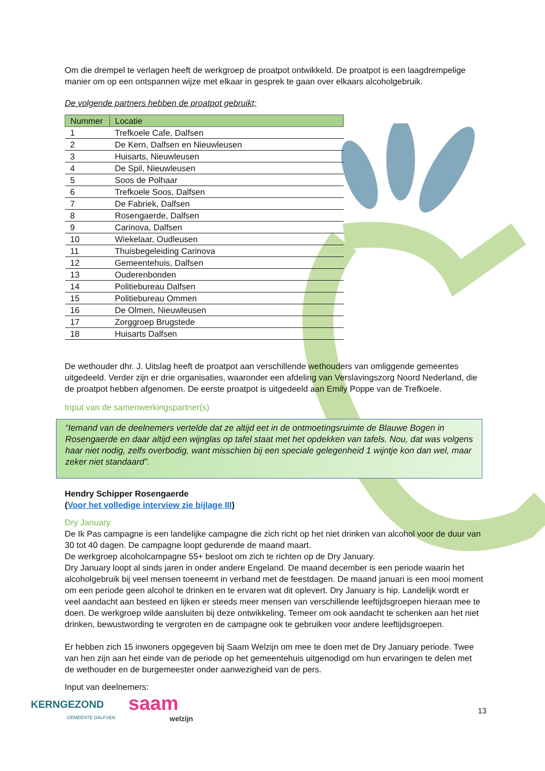Om die drempel te verlagen heeft de werkgroep de proatpot ontwikkeld. De proatpot is een laagdrempelige manier om op een ontspannen wijze met elkaar in gesprek te gaan over elkaars alcoholgebruik.
De volgende partners hebben de proatpot gebruikt;
| Nummer | Locatie |
| --- | --- |
| 1 | Trefkoele Cafe, Dalfsen |
| 2 | De Kern, Dalfsen en Nieuwleusen |
| 3 | Huisarts, Nieuwleusen |
| 4 | De Spil, Nieuwleusen |
| 5 | Soos de Polhaar |
| 6 | Trefkoele Soos, Dalfsen |
| 7 | De Fabriek, Dalfsen |
| 8 | Rosengaerde, Dalfsen |
| 9 | Carinova, Dalfsen |
| 10 | Wiekelaar, Oudleusen |
| 11 | Thuisbegeleiding Carinova |
| 12 | Gemeentehuis, Dalfsen |
| 13 | Ouderenbonden |
| 14 | Politiebureau Dalfsen |
| 15 | Politiebureau Ommen |
| 16 | De Olmen, Nieuwleusen |
| 17 | Zorggroep Brugstede |
| 18 | Huisarts Dalfsen |
De wethouder dhr. J. Uitslag heeft de proatpot aan verschillende wethouders van omliggende gemeentes uitgedeeld. Verder zijn er drie organisaties, waaronder een afdeling van Verslavingszorg Noord Nederland, die de proatpot hebben afgenomen. De eerste proatpot is uitgedeeld aan Emily Poppe van de Trefkoele.
Input van de samenwerkingspartner(s)
“Iemand van de deelnemers vertelde dat ze altijd eet in de ontmoetingsruimte de Blauwe Bogen in Rosengaerde en daar altijd een wijnglas op tafel staat met het opdekken van tafels. Nou, dat was volgens haar niet nodig, zelfs overbodig, want misschien bij een speciale gelegenheid 1 wijntje kon dan wel, maar zeker niet standaard”.
Hendry Schipper Rosengaerde
(Voor het volledige interview zie bijlage III)
Dry January
De Ik Pas campagne is een landelijke campagne die zich richt op het niet drinken van alcohol voor de duur van 30 tot 40 dagen. De campagne loopt gedurende de maand maart.
De werkgroep alcoholcampagne 55+ besloot om zich te richten op de Dry January.
Dry January loopt al sinds jaren in onder andere Engeland. De maand december is een periode waarin het alcoholgebruik bij veel mensen toeneemt in verband met de feestdagen. De maand januari is een mooi moment om een periode geen alcohol te drinken en te ervaren wat dit oplevert. Dry January is hip. Landelijk wordt er veel aandacht aan besteed en lijken er steeds meer mensen van verschillende leeftijdsgroepen hieraan mee te doen. De werkgroep wilde aansluiten bij deze ontwikkeling. Temeer om ook aandacht te schenken aan het niet drinken, bewustwording te vergroten en de campagne ook te gebruiken voor andere leeftijdsgroepen.
Er hebben zich 15 inwoners opgegeven bij Saam Welzijn om mee te doen met de Dry January periode. Twee van hen zijn aan het einde van de periode op het gemeentehuis uitgenodigd om hun ervaringen te delen met de wethouder en de burgemeester onder aanwezigheid van de pers.
Input van deelnemers:
KERNGEZOND
GEMEENTE DALFSEN
saam
welzijn
13